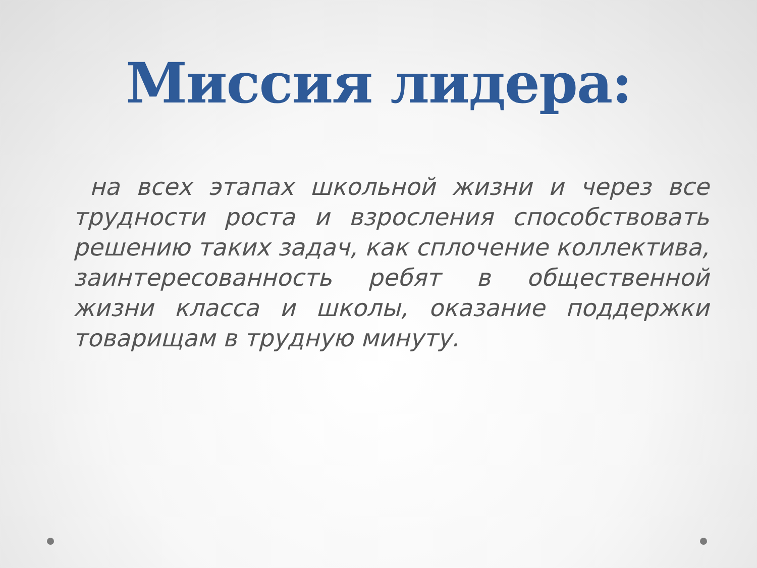Миссия лидера:
на всех этапах школьной жизни и через все трудности роста и взросления способствовать решению таких задач, как сплочение коллектива, заинтересованность ребят в общественной жизни класса и школы, оказание поддержки товарищам в трудную минуту.